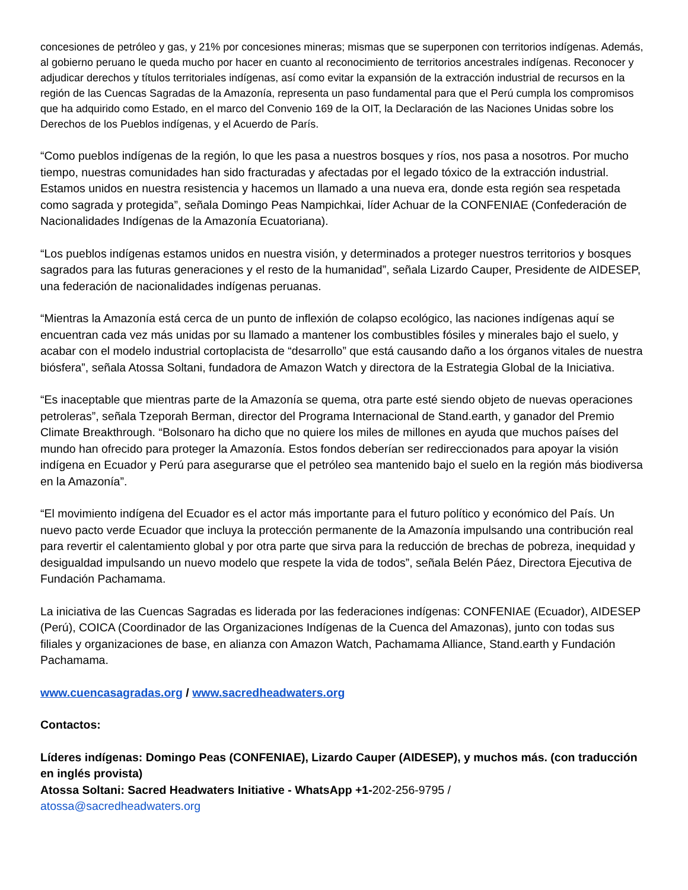concesiones de petróleo y gas, y 21% por concesiones mineras; mismas que se superponen con territorios indígenas. Además, al gobierno peruano le queda mucho por hacer en cuanto al reconocimiento de territorios ancestrales indígenas. Reconocer y adjudicar derechos y títulos territoriales indígenas, así como evitar la expansión de la extracción industrial de recursos en la región de las Cuencas Sagradas de la Amazonía, representa un paso fundamental para que el Perú cumpla los compromisos que ha adquirido como Estado, en el marco del Convenio 169 de la OIT, la Declaración de las Naciones Unidas sobre los Derechos de los Pueblos indígenas, y el Acuerdo de París.
“Como pueblos indígenas de la región, lo que les pasa a nuestros bosques y ríos, nos pasa a nosotros. Por mucho tiempo, nuestras comunidades han sido fracturadas y afectadas por el legado tóxico de la extracción industrial. Estamos unidos en nuestra resistencia y hacemos un llamado a una nueva era, donde esta región sea respetada como sagrada y protegida”, señala Domingo Peas Nampichkai, líder Achuar de la CONFENIAE (Confederación de Nacionalidades Indígenas de la Amazonía Ecuatoriana).
“Los pueblos indígenas estamos unidos en nuestra visión, y determinados a proteger nuestros territorios y bosques sagrados para las futuras generaciones y el resto de la humanidad”, señala Lizardo Cauper, Presidente de AIDESEP, una federación de nacionalidades indígenas peruanas.
“Mientras la Amazonía está cerca de un punto de inflexión de colapso ecológico, las naciones indígenas aquí se encuentran cada vez más unidas por su llamado a mantener los combustibles fósiles y minerales bajo el suelo, y acabar con el modelo industrial cortoplacista de “desarrollo” que está causando daño a los órganos vitales de nuestra biósfera”, señala Atossa Soltani, fundadora de Amazon Watch y directora de la Estrategia Global de la Iniciativa.
“Es inaceptable que mientras parte de la Amazonía se quema, otra parte esté siendo objeto de nuevas operaciones petroleras”, señala Tzeporah Berman, director del Programa Internacional de Stand.earth, y ganador del Premio Climate Breakthrough. “Bolsonaro ha dicho que no quiere los miles de millones en ayuda que muchos países del mundo han ofrecido para proteger la Amazonía. Estos fondos deberían ser redireccionados para apoyar la visión indígena en Ecuador y Perú para asegurarse que el petróleo sea mantenido bajo el suelo en la región más biodiversa en la Amazonía”.
“El movimiento indígena del Ecuador es el actor más importante para el futuro político y económico del País. Un nuevo pacto verde Ecuador que incluya la protección permanente de la Amazonía impulsando una contribución real para revertir el calentamiento global y por otra parte que sirva para la reducción de brechas de pobreza, inequidad y desigualdad impulsando un nuevo modelo que respete la vida de todos”, señala Belén Páez, Directora Ejecutiva de Fundación Pachamama.
La iniciativa de las Cuencas Sagradas es liderada por las federaciones indígenas: CONFENIAE (Ecuador), AIDESEP (Perú), COICA (Coordinador de las Organizaciones Indígenas de la Cuenca del Amazonas), junto con todas sus filiales y organizaciones de base, en alianza con Amazon Watch, Pachamama Alliance, Stand.earth y Fundación Pachamama.
www.cuencasagradas.org / www.sacredheadwaters.org
Contactos:
Líderes indígenas: Domingo Peas (CONFENIAE), Lizardo Cauper (AIDESEP), y muchos más. (con traducción en inglés provista)
Atossa Soltani: Sacred Headwaters Initiative - WhatsApp +1-202-256-9795 /
atossa@sacredheadwaters.org